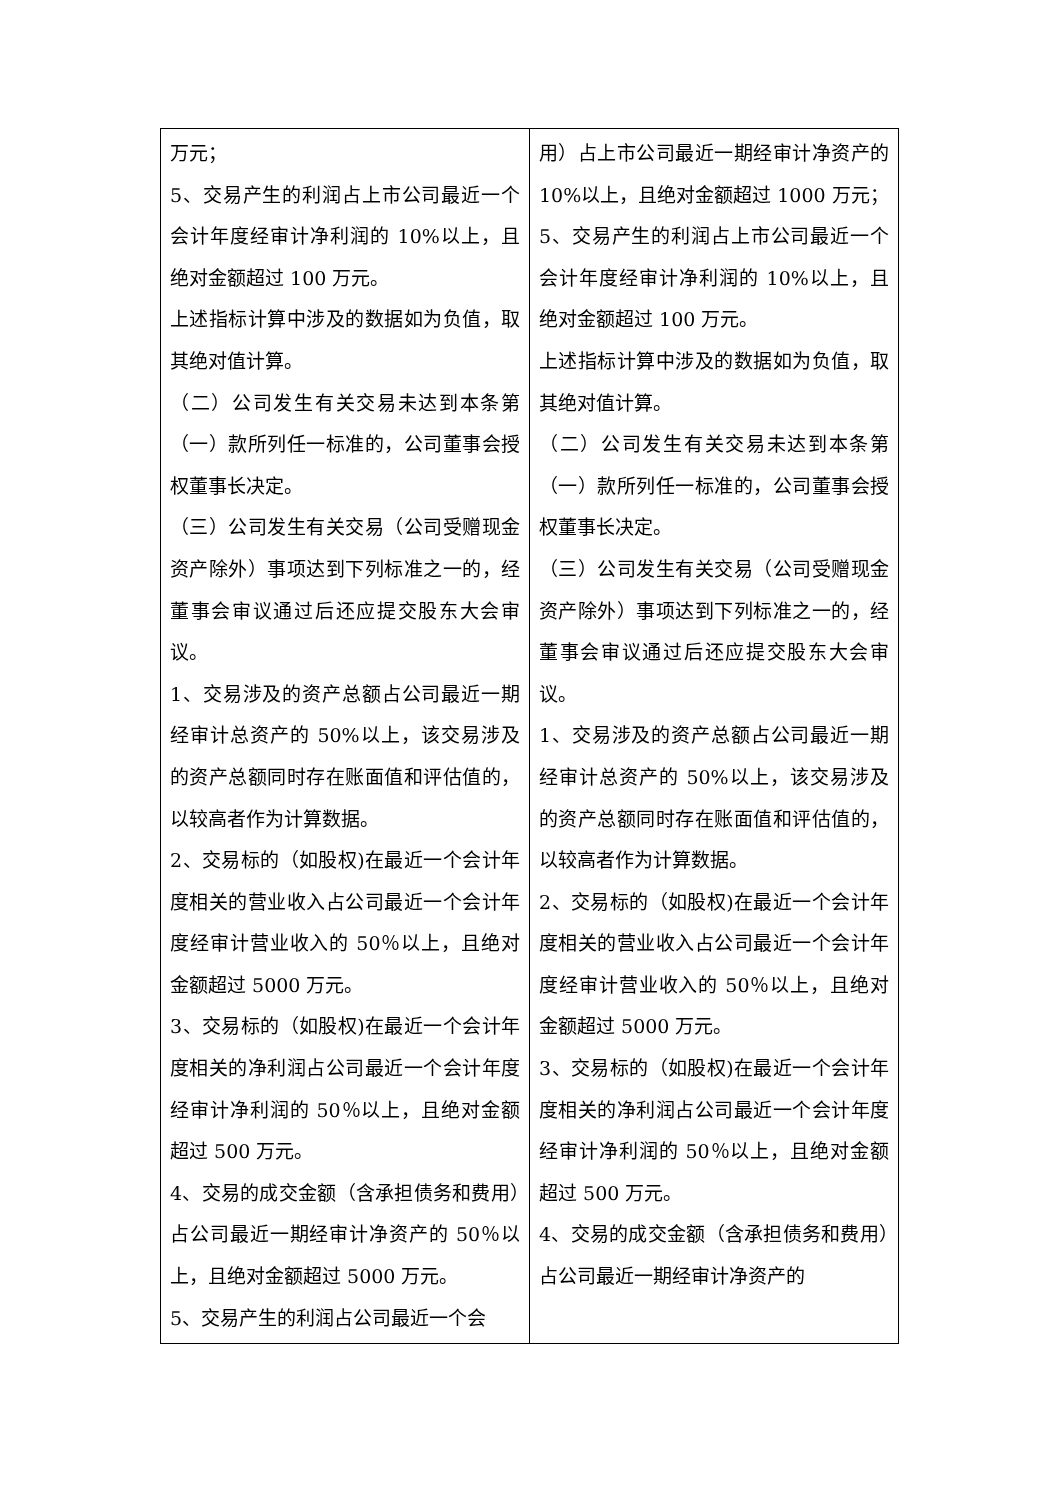| 万元； 5、交易产生的利润占上市公司最近一个会计年度经审计净利润的 10%以上，且绝对金额超过 100 万元。 上述指标计算中涉及的数据如为负值，取其绝对值计算。 （二）公司发生有关交易未达到本条第（一）款所列任一标准的，公司董事会授权董事长决定。 （三）公司发生有关交易（公司受赠现金资产除外）事项达到下列标准之一的，经董事会审议通过后还应提交股东大会审议。 1、交易涉及的资产总额占公司最近一期经审计总资产的 50%以上，该交易涉及的资产总额同时存在账面值和评估值的，以较高者作为计算数据。 2、交易标的（如股权)在最近一个会计年度相关的营业收入占公司最近一个会计年度经审计营业收入的 50％以上，且绝对金额超过 5000 万元。 3、交易标的（如股权)在最近一个会计年度相关的净利润占公司最近一个会计年度经审计净利润的 50％以上，且绝对金额超过 500 万元。 4、交易的成交金额（含承担债务和费用）占公司最近一期经审计净资产的 50％以上，且绝对金额超过 5000 万元。 5、交易产生的利润占公司最近一个会 | 用）占上市公司最近一期经审计净资产的 10%以上，且绝对金额超过 1000 万元； 5、交易产生的利润占上市公司最近一个会计年度经审计净利润的 10%以上，且绝对金额超过 100 万元。 上述指标计算中涉及的数据如为负值，取其绝对值计算。 （二）公司发生有关交易未达到本条第（一）款所列任一标准的，公司董事会授权董事长决定。 （三）公司发生有关交易（公司受赠现金资产除外）事项达到下列标准之一的，经董事会审议通过后还应提交股东大会审议。 1、交易涉及的资产总额占公司最近一期经审计总资产的 50%以上，该交易涉及的资产总额同时存在账面值和评估值的，以较高者作为计算数据。 2、交易标的（如股权)在最近一个会计年度相关的营业收入占公司最近一个会计年度经审计营业收入的 50％以上，且绝对金额超过 5000 万元。 3、交易标的（如股权)在最近一个会计年度相关的净利润占公司最近一个会计年度经审计净利润的 50％以上，且绝对金额超过 500 万元。 4、交易的成交金额（含承担债务和费用）占公司最近一期经审计净资产的 |